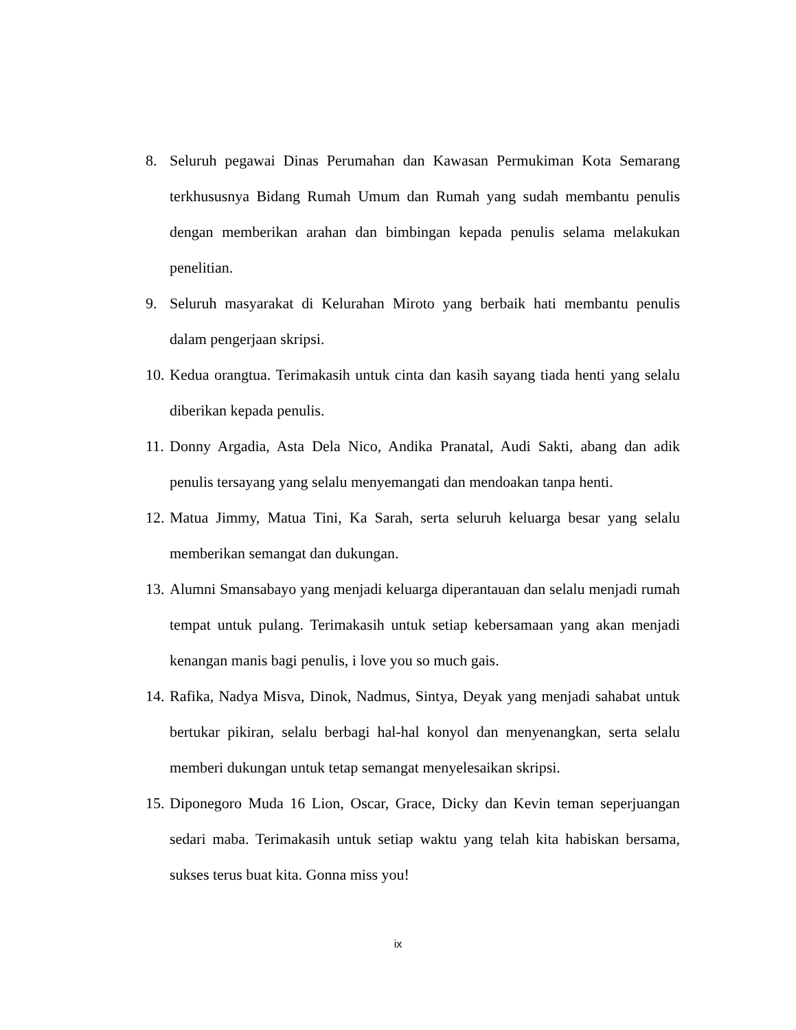8. Seluruh pegawai Dinas Perumahan dan Kawasan Permukiman Kota Semarang terkhususnya Bidang Rumah Umum dan Rumah yang sudah membantu penulis dengan memberikan arahan dan bimbingan kepada penulis selama melakukan penelitian.
9. Seluruh masyarakat di Kelurahan Miroto yang berbaik hati membantu penulis dalam pengerjaan skripsi.
10. Kedua orangtua. Terimakasih untuk cinta dan kasih sayang tiada henti yang selalu diberikan kepada penulis.
11. Donny Argadia, Asta Dela Nico, Andika Pranatal, Audi Sakti, abang dan adik penulis tersayang yang selalu menyemangati dan mendoakan tanpa henti.
12. Matua Jimmy, Matua Tini, Ka Sarah, serta seluruh keluarga besar yang selalu memberikan semangat dan dukungan.
13. Alumni Smansabayo yang menjadi keluarga diperantauan dan selalu menjadi rumah tempat untuk pulang. Terimakasih untuk setiap kebersamaan yang akan menjadi kenangan manis bagi penulis, i love you so much gais.
14. Rafika, Nadya Misva, Dinok, Nadmus, Sintya, Deyak yang menjadi sahabat untuk bertukar pikiran, selalu berbagi hal-hal konyol dan menyenangkan, serta selalu memberi dukungan untuk tetap semangat menyelesaikan skripsi.
15. Diponegoro Muda 16 Lion, Oscar, Grace, Dicky dan Kevin teman seperjuangan sedari maba. Terimakasih untuk setiap waktu yang telah kita habiskan bersama, sukses terus buat kita. Gonna miss you!
ix